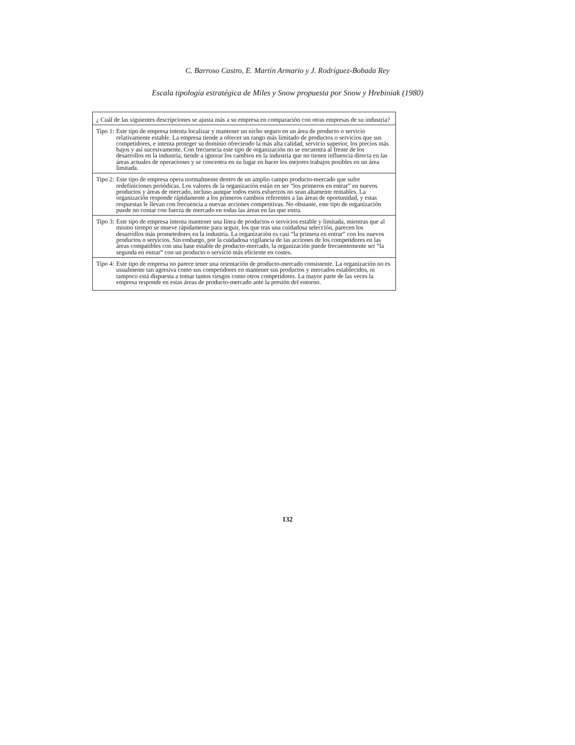C. Barroso Castro, E. Martín Armario y J. Rodríguez-Bobada Rey
Escala tipología estratégica de Miles y Snow propuesta por Snow y Hrebiniak (1980)
| ¿ Cuál de las siguientes descripciones se ajusta más a su empresa en comparación con otras empresas de su industria? |
| Tipo 1: Este tipo de empresa intenta localizar y mantener un nicho seguro en un área de producto o servicio relativamente estable. La empresa tiende a ofrecer un rango más limitado de productos o servicios que sus competidores, e intenta proteger su dominio ofreciendo la más alta calidad, servicio superior, los precios más bajos y así sucesivamente. Con frecuencia este tipo de organización no se encuentra al frente de los desarrollos en la industria, tiende a ignorar los cambios en la industria que no tienen influencia directa en las áreas actuales de operaciones y se concentra en su lugar en hacer los mejores trabajos posibles en un área limitada. |
| Tipo 2: Este tipo de empresa opera normalmente dentro de un amplio campo producto-mercado que sufre redefiniciones periódicas. Los valores de la organización están en ser “los primeros en entrar” en nuevos productos y áreas de mercado, incluso aunque todos estos esfuerzos no sean altamente rentables. La organización responde rápidamente a los primeros cambios referentes a las áreas de oportunidad, y estas respuestas le llevan con frecuencia a nuevas acciones competitivas. No obstante, este tipo de organización puede no contar con fuerza de mercado en todas las áreas en las que entra. |
| Tipo 3: Este tipo de empresa intenta mantener una línea de productos o servicios estable y limitada, mientras que al mismo tiempo se mueve rápidamente para seguir, los que tras una cuidadosa selección, parecen los desarrollos más prometedores en la industria. La organización es casi “la primera en entrar” con los nuevos productos o servicios. Sin embargo, por la cuidadosa vigilancia de las acciones de los competidores en las áreas compatibles con una base estable de producto-mercado, la organización puede frecuentemente ser “la segunda en entrar” con un producto o servicio más eficiente en costes. |
| Tipo 4: Este tipo de empresa no parece tener una orientación de producto-mercado consistente. La organización no es usualmente tan agresiva como sus competidores en mantener sus productos y mercados establecidos, ni tampoco está dispuesta a tomar tantos riesgos como otros competidores. La mayor parte de las veces la empresa responde en estas áreas de producto-mercado ante la presión del entorno. |
132